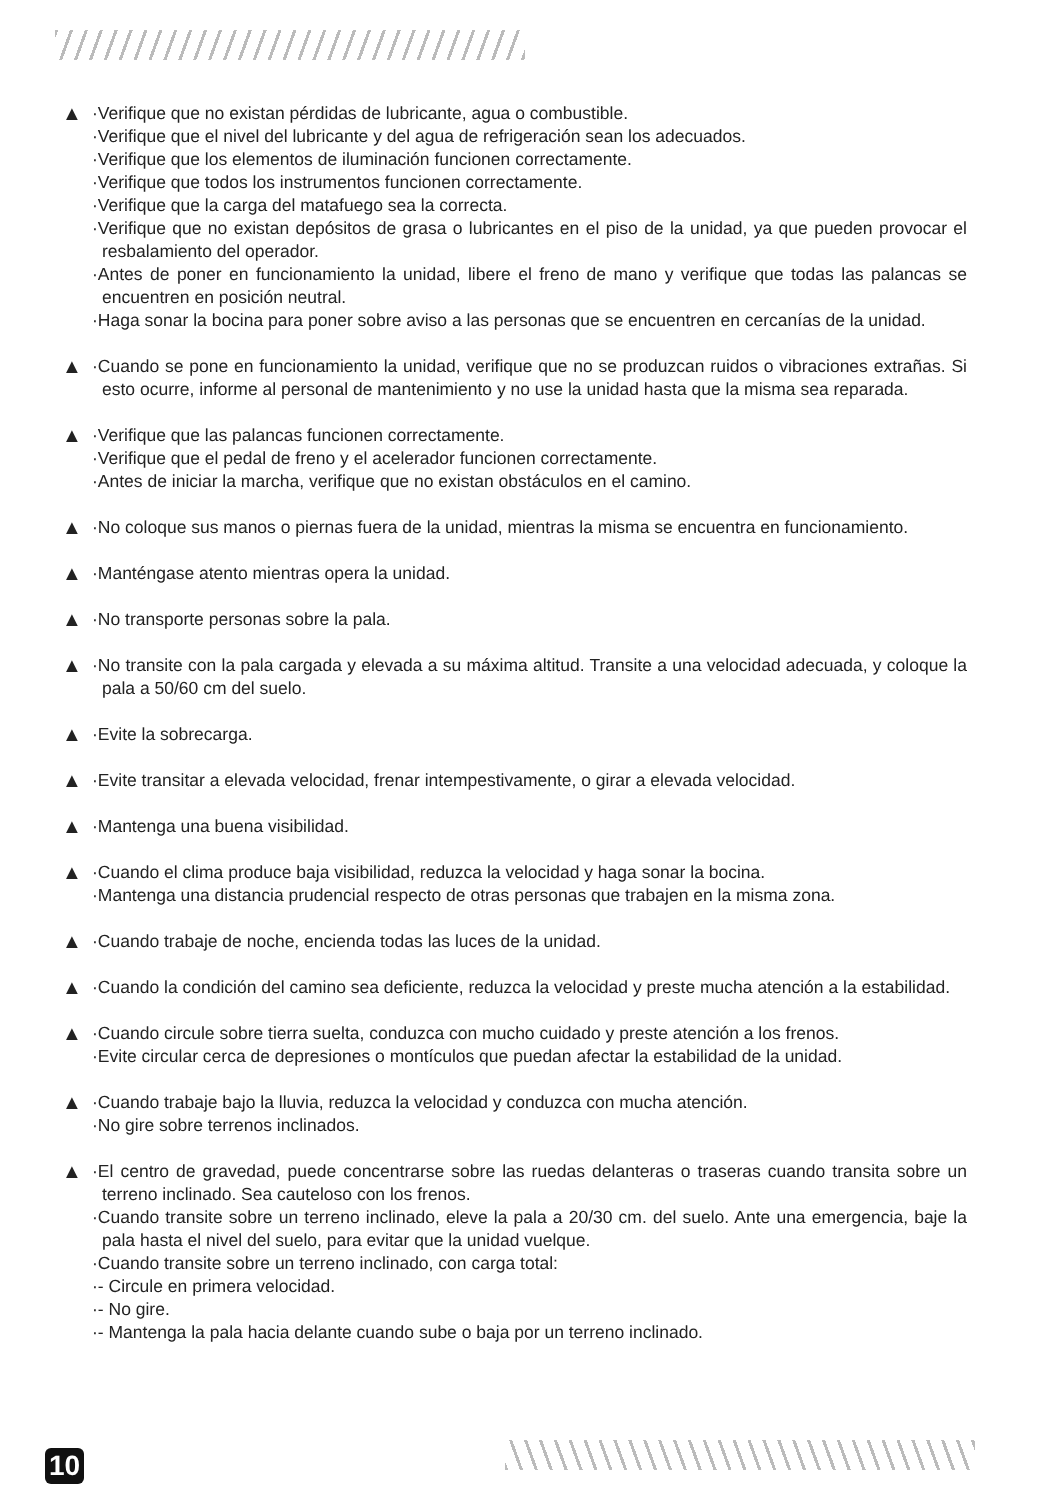▲
·Verifique que no existan pérdidas de lubricante, agua o combustible.
·Verifique que el nivel del lubricante y del agua de refrigeración sean los adecuados.
·Verifique que los elementos de iluminación funcionen correctamente.
·Verifique que todos los instrumentos funcionen correctamente.
·Verifique que la carga del matafuego sea la correcta.
·Verifique que no existan depósitos de grasa o lubricantes en el piso de la unidad, ya que pueden provocar el resbalamiento del operador.
·Antes de poner en funcionamiento la unidad, libere el freno de mano y verifique que todas las palancas se encuentren en posición neutral.
·Haga sonar la bocina para poner sobre aviso a las personas que se encuentren en cercanías de la unidad.
▲
·Cuando se pone en funcionamiento la unidad, verifique que no se produzcan ruidos o vibraciones extrañas. Si esto ocurre, informe al personal de mantenimiento y no use la unidad hasta que la misma sea reparada.
▲
·Verifique que las palancas funcionen correctamente.
·Verifique que el pedal de freno y el acelerador funcionen correctamente.
·Antes de iniciar la marcha, verifique que no existan obstáculos en el camino.
▲
·No coloque sus manos o piernas fuera de la unidad, mientras la misma se encuentra en funcionamiento.
▲
·Manténgase atento mientras opera la unidad.
▲
·No transporte personas sobre la pala.
▲
·No transite con la pala cargada y elevada a su máxima altitud. Transite a una velocidad adecuada, y coloque la pala a 50/60 cm del suelo.
▲
·Evite la sobrecarga.
▲
·Evite transitar a elevada velocidad, frenar intempestivamente, o girar a elevada velocidad.
▲
·Mantenga una buena visibilidad.
▲
·Cuando el clima produce baja visibilidad, reduzca la velocidad y haga sonar la bocina.
·Mantenga una distancia prudencial respecto de otras personas que trabajen en la misma zona.
▲
·Cuando trabaje de noche, encienda todas las luces de la unidad.
▲
·Cuando la condición del camino sea deficiente, reduzca la velocidad y preste mucha atención a la estabilidad.
▲
·Cuando circule sobre tierra suelta, conduzca con mucho cuidado y preste atención a los frenos.
·Evite circular cerca de depresiones o montículos que puedan afectar la estabilidad de la unidad.
▲
·Cuando trabaje bajo la lluvia, reduzca la velocidad y conduzca con mucha atención.
·No gire sobre terrenos inclinados.
▲
·El centro de gravedad, puede concentrarse sobre las ruedas delanteras o traseras cuando transita sobre un terreno inclinado. Sea cauteloso con los frenos.
·Cuando transite sobre un terreno inclinado, eleve la pala a 20/30 cm. del suelo. Ante una emergencia, baje la pala hasta el nivel del suelo, para evitar que la unidad vuelque.
·Cuando transite sobre un terreno inclinado, con carga total:
·- Circule en primera velocidad.
·- No gire.
·- Mantenga la pala hacia delante cuando sube o baja por un terreno inclinado.
10